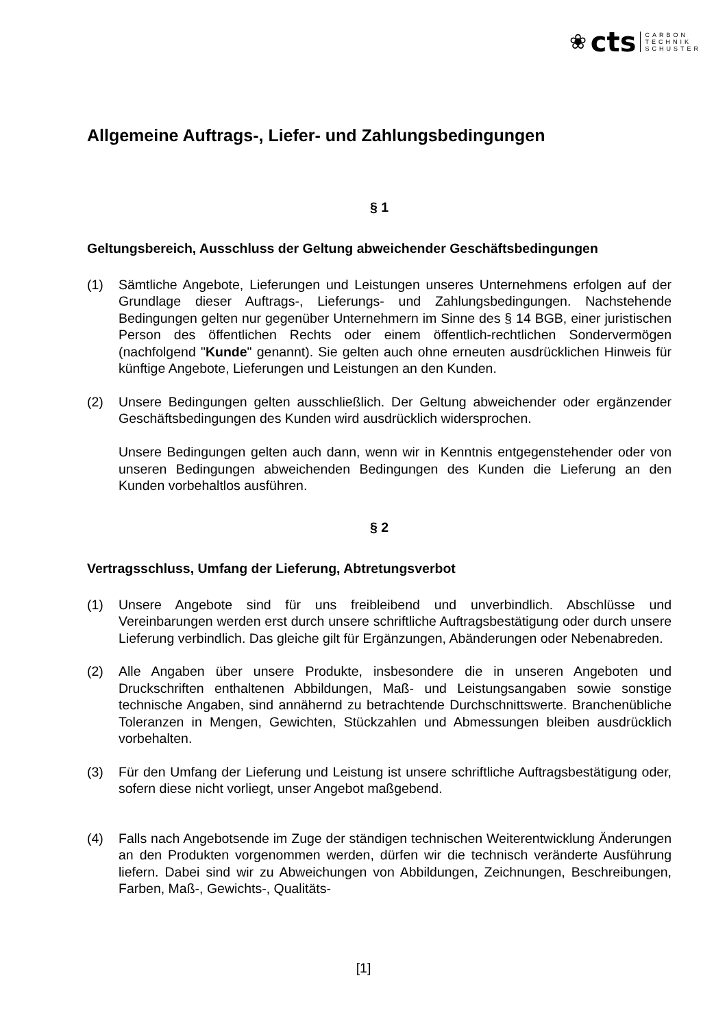❀ cts
CARBON
TECHNIK
SCHUSTER
Allgemeine Auftrags-, Liefer- und Zahlungsbedingungen
§ 1
Geltungsbereich, Ausschluss der Geltung abweichender Geschäftsbedingungen
(1) Sämtliche Angebote, Lieferungen und Leistungen unseres Unternehmens erfolgen auf der Grundlage dieser Auftrags-, Lieferungs- und Zahlungsbedingungen. Nachstehende Bedingungen gelten nur gegenüber Unternehmern im Sinne des § 14 BGB, einer juristischen Person des öffentlichen Rechts oder einem öffentlich-rechtlichen Sondervermögen (nachfolgend "Kunde" genannt). Sie gelten auch ohne erneuten ausdrücklichen Hinweis für künftige Angebote, Lieferungen und Leistungen an den Kunden.
(2) Unsere Bedingungen gelten ausschließlich. Der Geltung abweichender oder ergänzender Geschäftsbedingungen des Kunden wird ausdrücklich widersprochen.
Unsere Bedingungen gelten auch dann, wenn wir in Kenntnis entgegenstehender oder von unseren Bedingungen abweichenden Bedingungen des Kunden die Lieferung an den Kunden vorbehaltlos ausführen.
§ 2
Vertragsschluss, Umfang der Lieferung, Abtretungsverbot
(1) Unsere Angebote sind für uns freibleibend und unverbindlich. Abschlüsse und Vereinbarungen werden erst durch unsere schriftliche Auftragsbestätigung oder durch unsere Lieferung verbindlich. Das gleiche gilt für Ergänzungen, Abänderungen oder Nebenabreden.
(2) Alle Angaben über unsere Produkte, insbesondere die in unseren Angeboten und Druckschriften enthaltenen Abbildungen, Maß- und Leistungsangaben sowie sonstige technische Angaben, sind annähernd zu betrachtende Durchschnittswerte. Branchenübliche Toleranzen in Mengen, Gewichten, Stückzahlen und Abmessungen bleiben ausdrücklich vorbehalten.
(3) Für den Umfang der Lieferung und Leistung ist unsere schriftliche Auftragsbestätigung oder, sofern diese nicht vorliegt, unser Angebot maßgebend.
(4) Falls nach Angebotsende im Zuge der ständigen technischen Weiterentwicklung Änderungen an den Produkten vorgenommen werden, dürfen wir die technisch veränderte Ausführung liefern. Dabei sind wir zu Abweichungen von Abbildungen, Zeichnungen, Beschreibungen, Farben, Maß-, Gewichts-, Qualitäts-
[1]